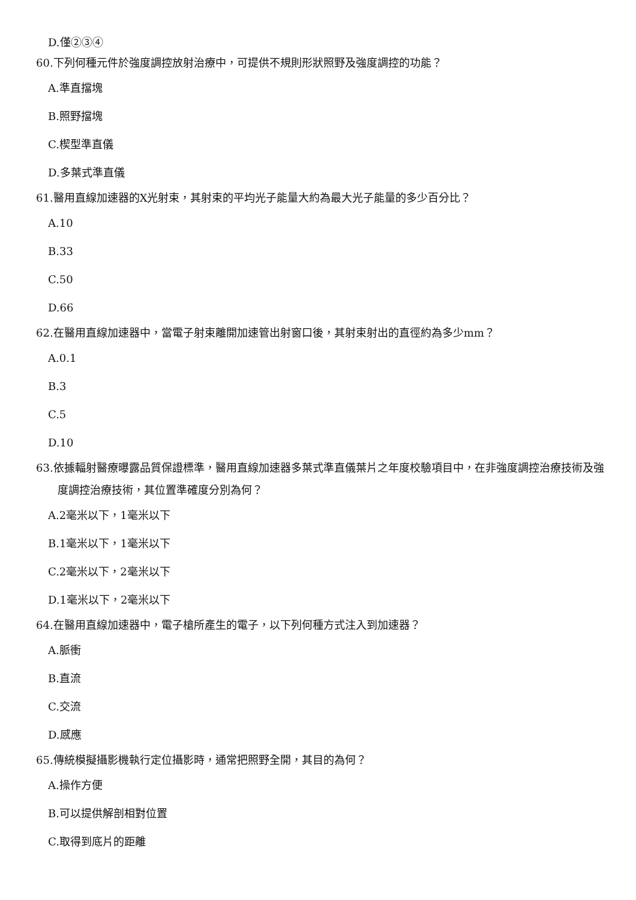D.僅②③④
60.下列何種元件於強度調控放射治療中，可提供不規則形狀照野及強度調控的功能？
A.準直擋塊
B.照野擋塊
C.楔型準直儀
D.多葉式準直儀
61.醫用直線加速器的X光射束，其射束的平均光子能量大約為最大光子能量的多少百分比？
A.10
B.33
C.50
D.66
62.在醫用直線加速器中，當電子射束離開加速管出射窗口後，其射束射出的直徑約為多少mm？
A.0.1
B.3
C.5
D.10
63.依據輻射醫療曝露品質保證標準，醫用直線加速器多葉式準直儀葉片之年度校驗項目中，在非強度調控治療技術及強度調控治療技術，其位置準確度分別為何？
A.2毫米以下，1毫米以下
B.1毫米以下，1毫米以下
C.2毫米以下，2毫米以下
D.1毫米以下，2毫米以下
64.在醫用直線加速器中，電子槍所產生的電子，以下列何種方式注入到加速器？
A.脈衝
B.直流
C.交流
D.感應
65.傳統模擬攝影機執行定位攝影時，通常把照野全開，其目的為何？
A.操作方便
B.可以提供解剖相對位置
C.取得到底片的距離